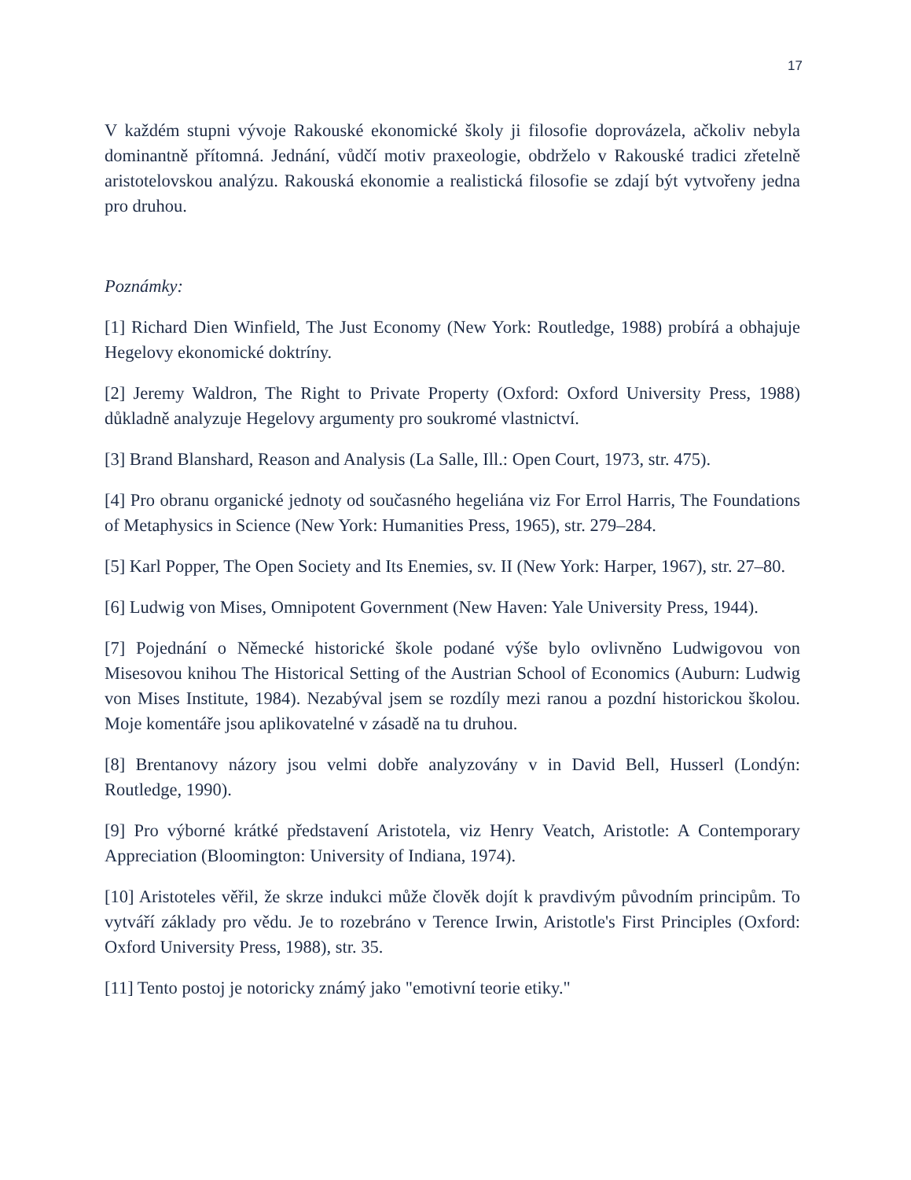17
V každém stupni vývoje Rakouské ekonomické školy ji filosofie doprovázela, ačkoliv nebyla dominantně přítomná. Jednání, vůdčí motiv praxeologie, obdrželo v Rakouské tradici zřetelně aristotelovskou analýzu. Rakouská ekonomie a realistická filosofie se zdají být vytvořeny jedna pro druhou.
Poznámky:
[1] Richard Dien Winfield, The Just Economy (New York: Routledge, 1988) probírá a obhajuje Hegelovy ekonomické doktríny.
[2] Jeremy Waldron, The Right to Private Property (Oxford: Oxford University Press, 1988) důkladně analyzuje Hegelovy argumenty pro soukromé vlastnictví.
[3] Brand Blanshard, Reason and Analysis (La Salle, Ill.: Open Court, 1973, str. 475).
[4] Pro obranu organické jednoty od současného hegeliána viz For Errol Harris, The Foundations of Metaphysics in Science (New York: Humanities Press, 1965), str. 279–284.
[5] Karl Popper, The Open Society and Its Enemies, sv. II (New York: Harper, 1967), str. 27–80.
[6] Ludwig von Mises, Omnipotent Government (New Haven: Yale University Press, 1944).
[7] Pojednání o Německé historické škole podané výše bylo ovlivněno Ludwigovou von Misesovou knihou The Historical Setting of the Austrian School of Economics (Auburn: Ludwig von Mises Institute, 1984). Nezabýval jsem se rozdíly mezi ranou a pozdní historickou školou. Moje komentáře jsou aplikovatelné v zásadě na tu druhou.
[8] Brentanovy názory jsou velmi dobře analyzovány v in David Bell, Husserl (Londýn: Routledge, 1990).
[9] Pro výborné krátké představení Aristotela, viz Henry Veatch, Aristotle: A Contemporary Appreciation (Bloomington: University of Indiana, 1974).
[10] Aristoteles věřil, že skrze indukci může člověk dojít k pravdivým původním principům. To vytváří základy pro vědu. Je to rozebráno v Terence Irwin, Aristotle's First Principles (Oxford: Oxford University Press, 1988), str. 35.
[11] Tento postoj je notoricky známý jako "emotivní teorie etiky."